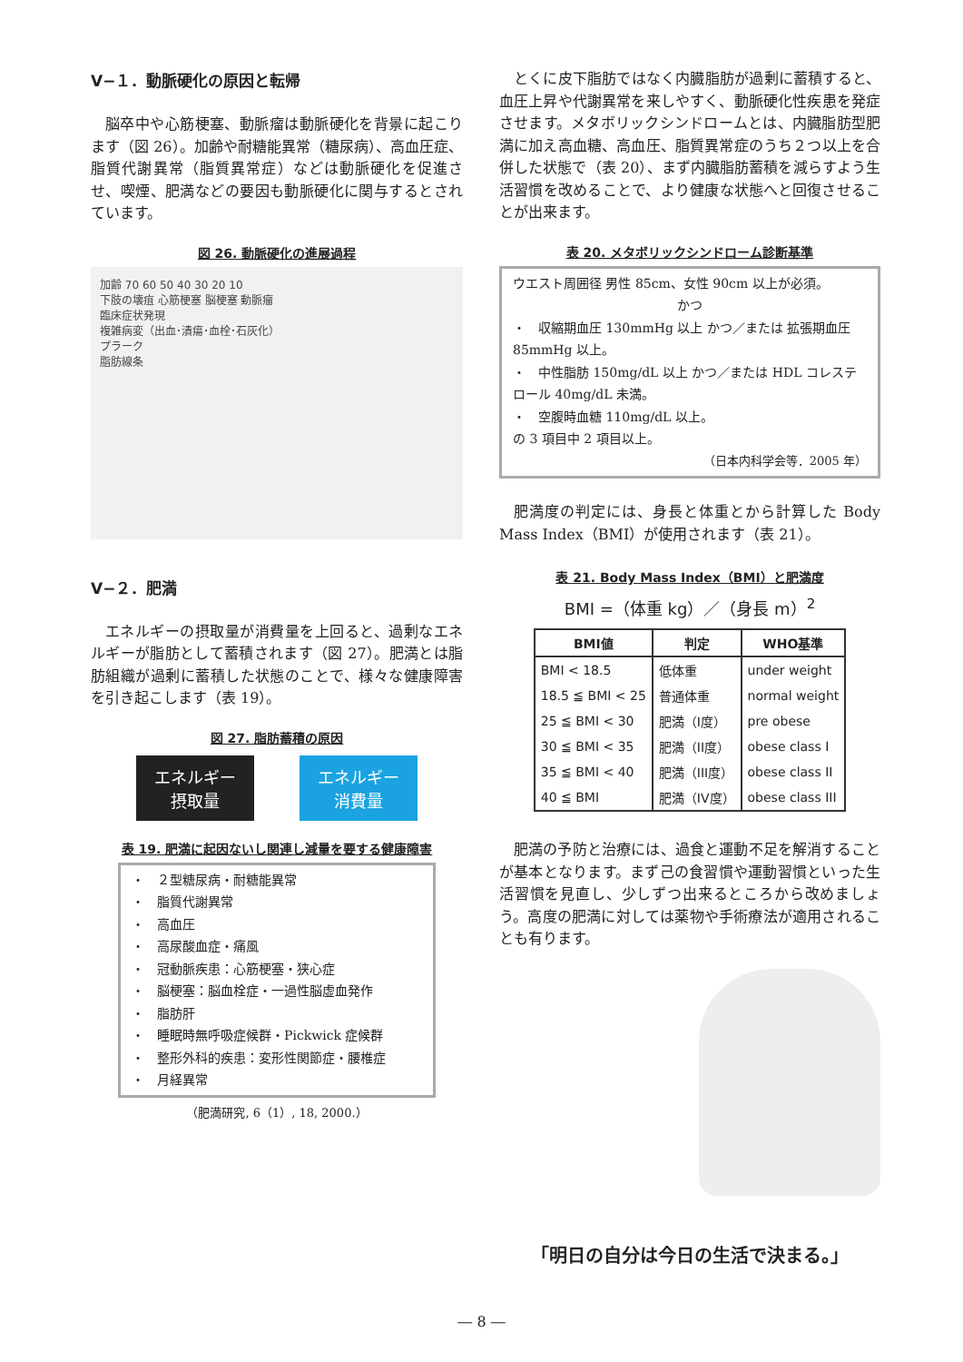Ⅴ−１．動脈硬化の原因と転帰
脳卒中や心筋梗塞、動脈瘤は動脈硬化を背景に起こります（図 26）。加齢や耐糖能異常（糖尿病）、高血圧症、脂質代謝異常（脂質異常症）などは動脈硬化を促進させ、喫煙、肥満などの要因も動脈硬化に関与するとされています。
図 26. 動脈硬化の進展過程
加齢 70 60 50 40 30 20 10
下肢の壊疽 心筋梗塞 脳梗塞 動脈瘤
臨床症状発現
複雑病変（出血･潰瘍･血栓･石灰化）
プラーク
脂肪線条
Ⅴ−２．肥満
エネルギーの摂取量が消費量を上回ると、過剰なエネルギーが脂肪として蓄積されます（図 27）。肥満とは脂肪組織が過剰に蓄積した状態のことで、様々な健康障害を引き起こします（表 19）。
図 27. 脂肪蓄積の原因
エネルギー
摂取量
エネルギー
消費量
表 19. 肥満に起因ないし関連し減量を要する健康障害
・　２型糖尿病・耐糖能異常
・　脂質代謝異常
・　高血圧
・　高尿酸血症・痛風
・　冠動脈疾患：心筋梗塞・狭心症
・　脳梗塞：脳血栓症・一過性脳虚血発作
・　脂肪肝
・　睡眠時無呼吸症候群・Pickwick 症候群
・　整形外科的疾患：変形性関節症・腰椎症
・　月経異常
（肥満研究, 6（1）, 18, 2000.）
とくに皮下脂肪ではなく内臓脂肪が過剰に蓄積すると、血圧上昇や代謝異常を来しやすく、動脈硬化性疾患を発症させます。メタボリックシンドロームとは、内臓脂肪型肥満に加え高血糖、高血圧、脂質異常症のうち２つ以上を合併した状態で（表 20）、まず内臓脂肪蓄積を減らすよう生活習慣を改めることで、より健康な状態へと回復させることが出来ます。
表 20. メタボリックシンドローム診断基準
ウエスト周囲径 男性 85cm、女性 90cm 以上が必須。
かつ
・　収縮期血圧 130mmHg 以上 かつ／または 拡張期血圧 85mmHg 以上。
・　中性脂肪 150mg/dL 以上 かつ／または HDL コレステロール 40mg/dL 未満。
・　空腹時血糖 110mg/dL 以上。
の 3 項目中 2 項目以上。
（日本内科学会等．2005 年）
肥満度の判定には、身長と体重とから計算した Body Mass Index（BMI）が使用されます（表 21）。
表 21. Body Mass Index（BMI）と肥満度
BMI =（体重 kg）／（身長 m）<sup>2</sup>
| BMI値 | 判定 | WHO基準 |
| --- | --- | --- |
| BMI < 18.5 | 低体重 | under weight |
| 18.5 ≦ BMI < 25 | 普通体重 | normal weight |
| 25 ≦ BMI < 30 | 肥満（I度） | pre obese |
| 30 ≦ BMI < 35 | 肥満（II度） | obese class I |
| 35 ≦ BMI < 40 | 肥満（III度） | obese class II |
| 40 ≦ BMI | 肥満（IV度） | obese class III |
肥満の予防と治療には、過食と運動不足を解消することが基本となります。まず己の食習慣や運動習慣といった生活習慣を見直し、少しずつ出来るところから改めましょう。高度の肥満に対しては薬物や手術療法が適用されることも有ります。
「明日の自分は今日の生活で決まる。」
― 8 ―